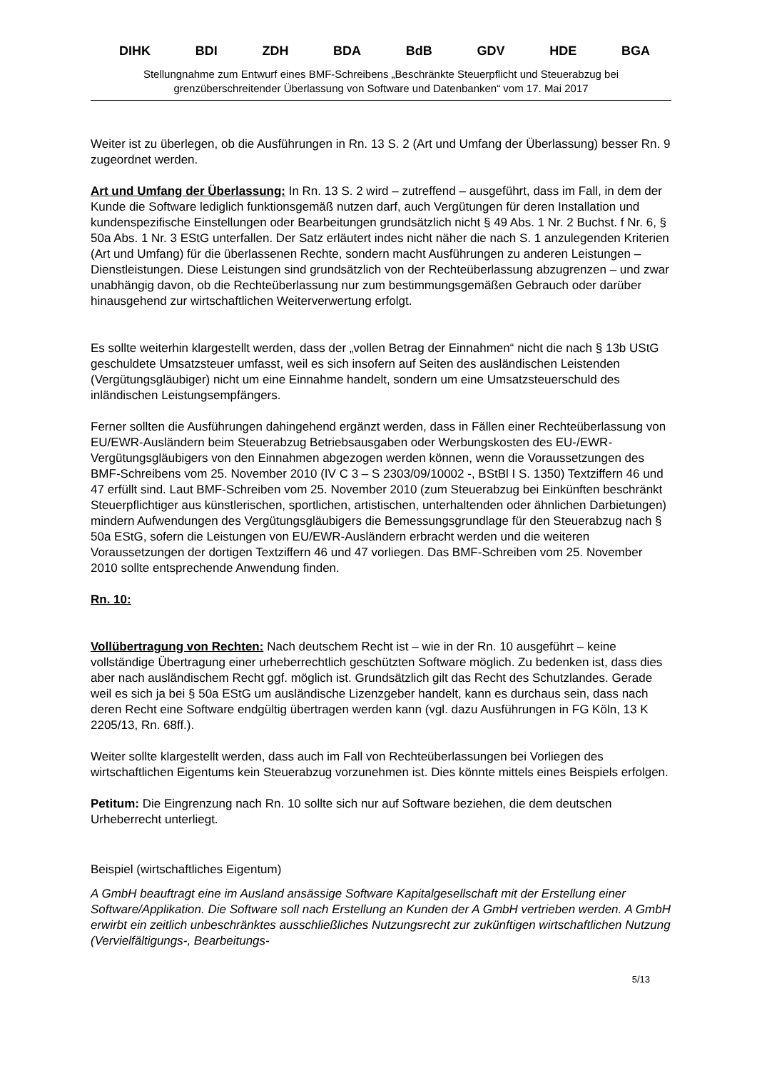DIHK BDI ZDH BDA BdB GDV HDE BGA
Stellungnahme zum Entwurf eines BMF-Schreibens „Beschränkte Steuerpflicht und Steuerabzug bei grenzüberschreitender Überlassung von Software und Datenbanken“ vom 17. Mai 2017
Weiter ist zu überlegen, ob die Ausführungen in Rn. 13 S. 2 (Art und Umfang der Überlassung) besser Rn. 9 zugeordnet werden.
Art und Umfang der Überlassung: In Rn. 13 S. 2 wird – zutreffend – ausgeführt, dass im Fall, in dem der Kunde die Software lediglich funktionsgemäß nutzen darf, auch Vergütungen für deren Installation und kundenspezifische Einstellungen oder Bearbeitungen grundsätzlich nicht § 49 Abs. 1 Nr. 2 Buchst. f Nr. 6, § 50a Abs. 1 Nr. 3 EStG unterfallen. Der Satz erläutert indes nicht näher die nach S. 1 anzulegenden Kriterien (Art und Umfang) für die überlassenen Rechte, sondern macht Ausführungen zu anderen Leistungen – Dienstleistungen. Diese Leistungen sind grundsätzlich von der Rechteüberlassung abzugrenzen – und zwar unabhängig davon, ob die Rechteüberlassung nur zum bestimmungsgemäßen Gebrauch oder darüber hinausgehend zur wirtschaftlichen Weiterverwertung erfolgt.
Es sollte weiterhin klargestellt werden, dass der „vollen Betrag der Einnahmen“ nicht die nach § 13b UStG geschuldete Umsatzsteuer umfasst, weil es sich insofern auf Seiten des ausländischen Leistenden (Vergütungsgläubiger) nicht um eine Einnahme handelt, sondern um eine Umsatzsteuerschuld des inländischen Leistungsempfängers.
Ferner sollten die Ausführungen dahingehend ergänzt werden, dass in Fällen einer Rechteüberlassung von EU/EWR-Ausländern beim Steuerabzug Betriebsausgaben oder Werbungskosten des EU-/EWR-Vergütungsgläubigers von den Einnahmen abgezogen werden können, wenn die Voraussetzungen des BMF-Schreibens vom 25. November 2010 (IV C 3 – S 2303/09/10002 -, BStBl I S. 1350) Textziffern 46 und 47 erfüllt sind. Laut BMF-Schreiben vom 25. November 2010 (zum Steuerabzug bei Einkünften beschränkt Steuerpflichtiger aus künstlerischen, sportlichen, artistischen, unterhaltenden oder ähnlichen Darbietungen) mindern Aufwendungen des Vergütungsgläubigers die Bemessungsgrundlage für den Steuerabzug nach § 50a EStG, sofern die Leistungen von EU/EWR-Ausländern erbracht werden und die weiteren Voraussetzungen der dortigen Textziffern 46 und 47 vorliegen. Das BMF-Schreiben vom 25. November 2010 sollte entsprechende Anwendung finden.
Rn. 10:
Vollübertragung von Rechten: Nach deutschem Recht ist – wie in der Rn. 10 ausgeführt – keine vollständige Übertragung einer urheberrechtlich geschützten Software möglich. Zu bedenken ist, dass dies aber nach ausländischem Recht ggf. möglich ist. Grundsätzlich gilt das Recht des Schutzlandes. Gerade weil es sich ja bei § 50a EStG um ausländische Lizenzgeber handelt, kann es durchaus sein, dass nach deren Recht eine Software endgültig übertragen werden kann (vgl. dazu Ausführungen in FG Köln, 13 K 2205/13, Rn. 68ff.).
Weiter sollte klargestellt werden, dass auch im Fall von Rechteüberlassungen bei Vorliegen des wirtschaftlichen Eigentums kein Steuerabzug vorzunehmen ist. Dies könnte mittels eines Beispiels erfolgen.
Petitum: Die Eingrenzung nach Rn. 10 sollte sich nur auf Software beziehen, die dem deutschen Urheberrecht unterliegt.
Beispiel (wirtschaftliches Eigentum)
A GmbH beauftragt eine im Ausland ansässige Software Kapitalgesellschaft mit der Erstellung einer Software/Applikation. Die Software soll nach Erstellung an Kunden der A GmbH vertrieben werden. A GmbH erwirbt ein zeitlich unbeschränktes ausschließliches Nutzungsrecht zur zukünftigen wirtschaftlichen Nutzung (Vervielfältigungs-, Bearbeitungs-
5/13